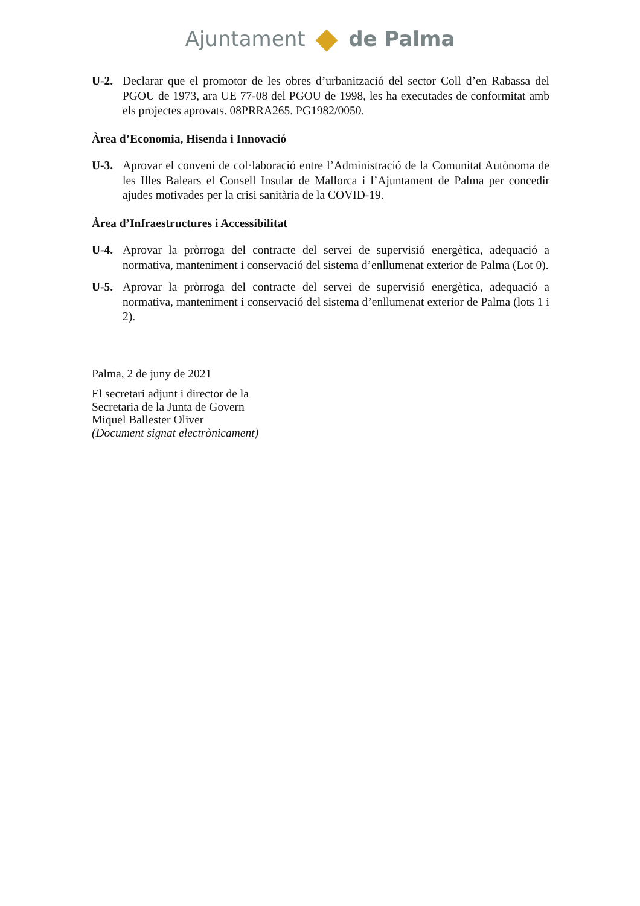Ajuntament de Palma
U-2. Declarar que el promotor de les obres d’urbanització del sector Coll d’en Rabassa del PGOU de 1973, ara UE 77-08 del PGOU de 1998, les ha executades de conformitat amb els projectes aprovats. 08PRRA265. PG1982/0050.
Àrea d’Economia, Hisenda i Innovació
U-3. Aprovar el conveni de col·laboració entre l’Administració de la Comunitat Autònoma de les Illes Balears el Consell Insular de Mallorca i l’Ajuntament de Palma per concedir ajudes motivades per la crisi sanitària de la COVID-19.
Àrea d’Infraestructures i Accessibilitat
U-4. Aprovar la pròrroga del contracte del servei de supervisió energètica, adequació a normativa, manteniment i conservació del sistema d’enllumenat exterior de Palma (Lot 0).
U-5. Aprovar la pròrroga del contracte del servei de supervisió energètica, adequació a normativa, manteniment i conservació del sistema d’enllumenat exterior de Palma (lots 1 i 2).
Palma, 2 de juny de 2021
El secretari adjunt i director de la
Secretaria de la Junta de Govern
Miquel Ballester Oliver
(Document signat electrònicament)